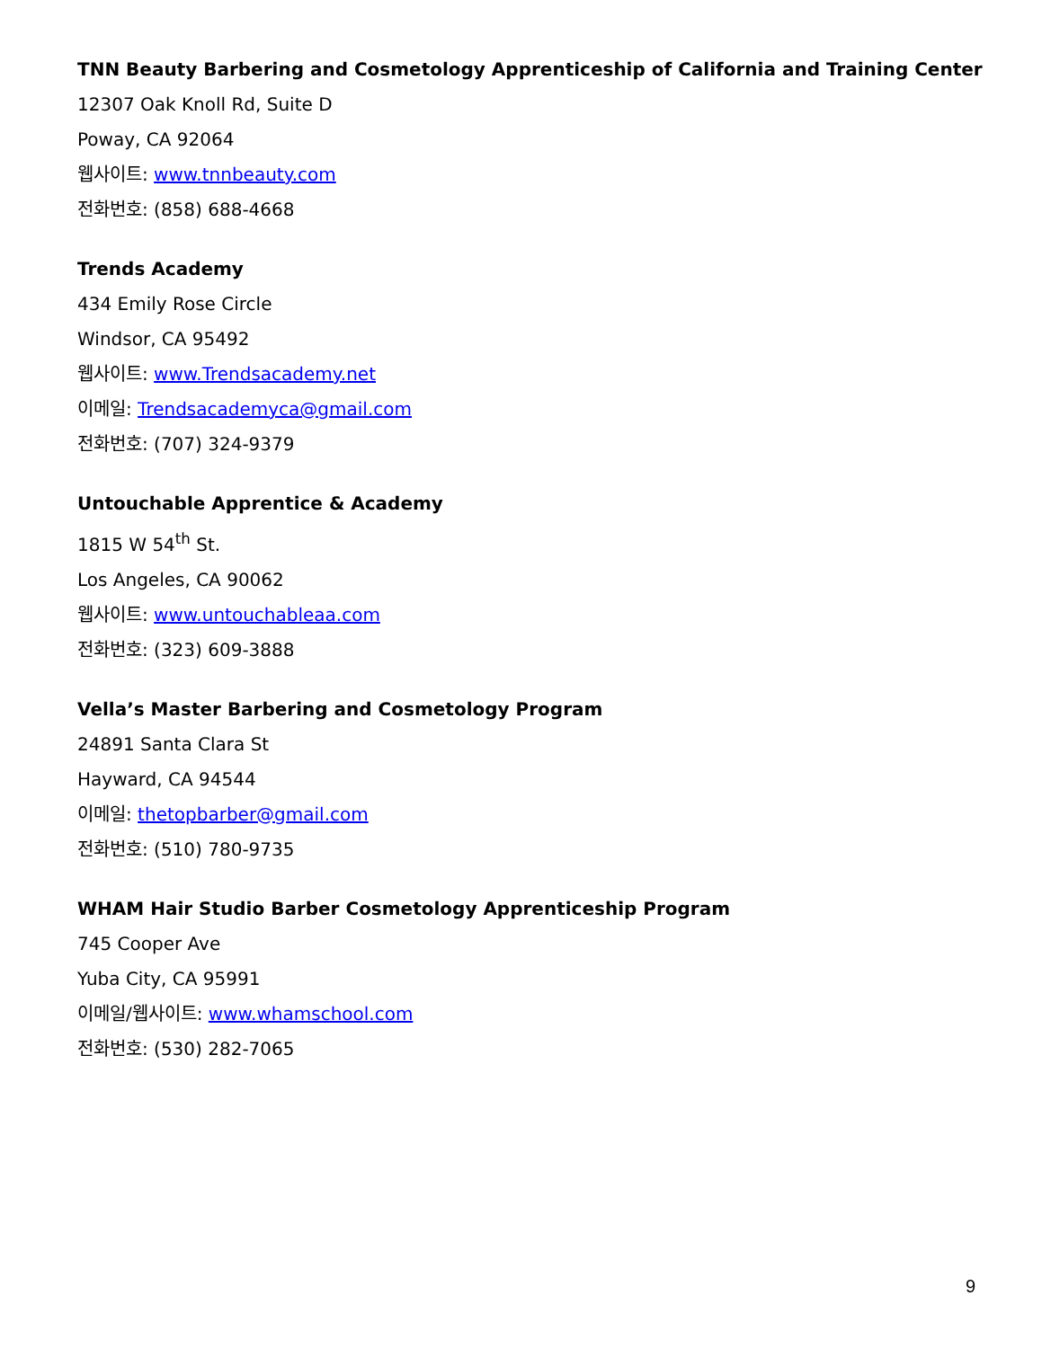TNN Beauty Barbering and Cosmetology Apprenticeship of California and Training Center
12307 Oak Knoll Rd, Suite D
Poway, CA 92064
웹사이트: www.tnnbeauty.com
전화번호: (858) 688-4668
Trends Academy
434 Emily Rose Circle
Windsor, CA 95492
웹사이트: www.Trendsacademy.net
이메일: Trendsacademyca@gmail.com
전화번호: (707) 324-9379
Untouchable Apprentice & Academy
1815 W 54<sup>th</sup> St.
Los Angeles, CA 90062
웹사이트: www.untouchableaa.com
전화번호: (323) 609-3888
Vella’s Master Barbering and Cosmetology Program
24891 Santa Clara St
Hayward, CA 94544
이메일: thetopbarber@gmail.com
전화번호: (510) 780-9735
WHAM Hair Studio Barber Cosmetology Apprenticeship Program
745 Cooper Ave
Yuba City, CA 95991
이메일/웹사이트: www.whamschool.com
전화번호: (530) 282-7065
9